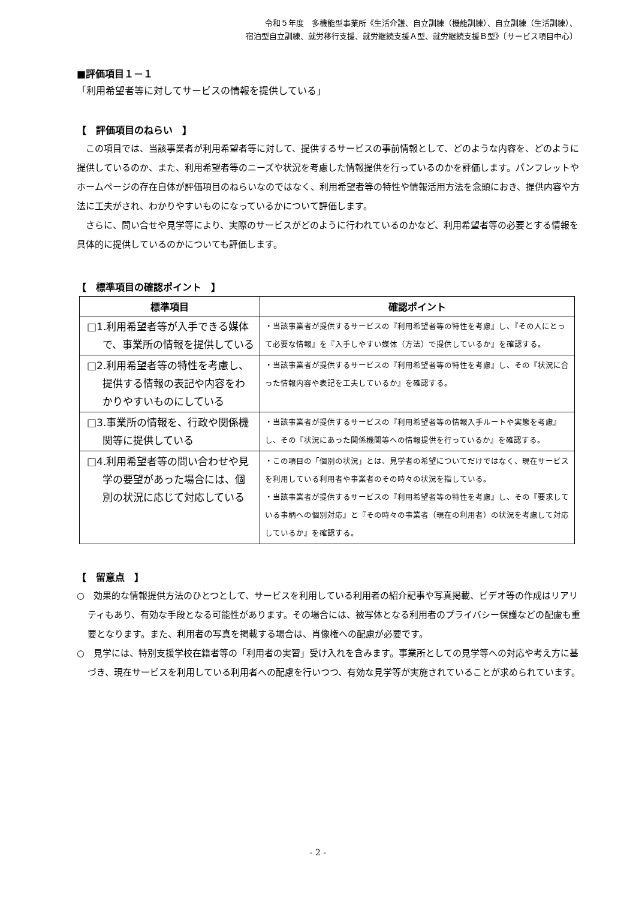令和５年度　多機能型事業所《生活介護、自立訓練（機能訓練）、自立訓練（生活訓練）、
宿泊型自立訓練、就労移行支援、就労継続支援Ａ型、就労継続支援Ｂ型》〔サービス項目中心〕
■評価項目１－１
「利用希望者等に対してサービスの情報を提供している」
【　評価項目のねらい　】
この項目では、当該事業者が利用希望者等に対して、提供するサービスの事前情報として、どのような内容を、どのように提供しているのか、また、利用希望者等のニーズや状況を考慮した情報提供を行っているのかを評価します。パンフレットやホームページの存在自体が評価項目のねらいなのではなく、利用希望者等の特性や情報活用方法を念頭におき、提供内容や方法に工夫がされ、わかりやすいものになっているかについて評価します。
さらに、問い合せや見学等により、実際のサービスがどのように行われているのかなど、利用希望者等の必要とする情報を具体的に提供しているのかについても評価します。
【　標準項目の確認ポイント　】
| 標準項目 | 確認ポイント |
| --- | --- |
| □1.利用希望者等が入手できる媒体で、事業所の情報を提供している | ・当該事業者が提供するサービスの『利用希望者等の特性を考慮』し、『その人にとって必要な情報』を『入手しやすい媒体（方法）で提供しているか』を確認する。 |
| □2.利用希望者等の特性を考慮し、提供する情報の表記や内容をわかりやすいものにしている | ・当該事業者が提供するサービスの『利用希望者等の特性を考慮』し、その『状況に合った情報内容や表記を工夫しているか』を確認する。 |
| □3.事業所の情報を、行政や関係機関等に提供している | ・当該事業者が提供するサービスの『利用希望者等の情報入手ルートや実態を考慮』し、その『状況にあった関係機関等への情報提供を行っているか』を確認する。 |
| □4.利用希望者等の問い合わせや見学の要望があった場合には、個別の状況に応じて対応している | ・この項目の「個別の状況」とは、見学者の希望についてだけではなく、現在サービスを利用している利用者や事業者のその時々の状況を指している。 ・当該事業者が提供するサービスの『利用希望者等の特性を考慮』し、その『要求している事柄への個別対応』と『その時々の事業者（現在の利用者）の状況を考慮して対応しているか』を確認する。 |
【　留意点　】
○　効果的な情報提供方法のひとつとして、サービスを利用している利用者の紹介記事や写真掲載、ビデオ等の作成はリアリティもあり、有効な手段となる可能性があります。その場合には、被写体となる利用者のプライバシー保護などの配慮も重要となります。また、利用者の写真を掲載する場合は、肖像権への配慮が必要です。
○　見学には、特別支援学校在籍者等の「利用者の実習」受け入れを含みます。事業所としての見学等への対応や考え方に基づき、現在サービスを利用している利用者への配慮を行いつつ、有効な見学等が実施されていることが求められています。
- 2 -